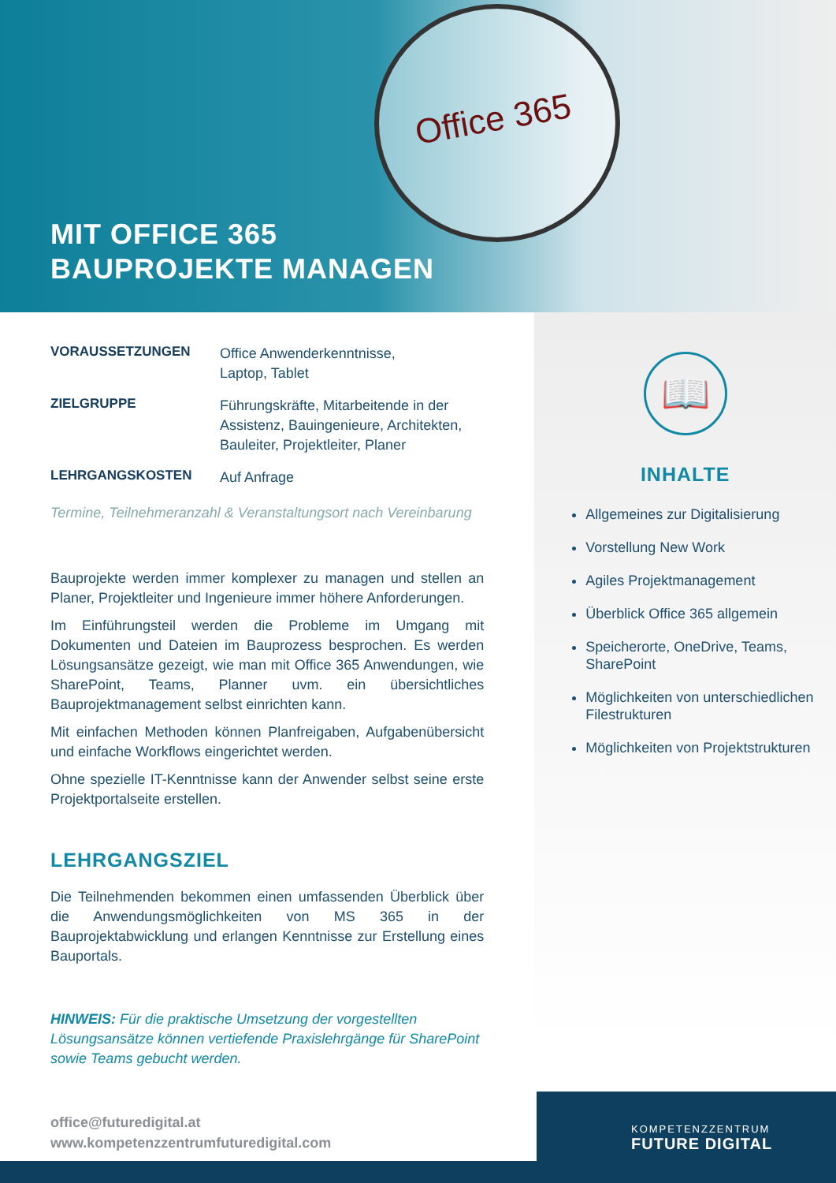Office 365
MIT OFFICE 365
BAUPROJEKTE MANAGEN
VORAUSSETZUNGEN
Office Anwenderkenntnisse,
Laptop, Tablet
ZIELGRUPPE
Führungskräfte, Mitarbeitende in der
Assistenz, Bauingenieure, Architekten,
Bauleiter, Projektleiter, Planer
LEHRGANGSKOSTEN
Auf Anfrage
Termine, Teilnehmeranzahl & Veranstaltungsort nach Vereinbarung
Bauprojekte werden immer komplexer zu managen und stellen an Planer, Projektleiter und Ingenieure immer höhere Anforderungen.
Im Einführungsteil werden die Probleme im Umgang mit Dokumenten und Dateien im Bauprozess besprochen. Es werden Lösungsansätze gezeigt, wie man mit Office 365 Anwendungen, wie SharePoint, Teams, Planner uvm. ein übersichtliches Bauprojektmanagement selbst einrichten kann.
Mit einfachen Methoden können Planfreigaben, Aufgabenübersicht und einfache Workflows eingerichtet werden.
Ohne spezielle IT-Kenntnisse kann der Anwender selbst seine erste Projektportalseite erstellen.
LEHRGANGSZIEL
Die Teilnehmenden bekommen einen umfassenden Überblick über die Anwendungsmöglichkeiten von MS 365 in der Bauprojektabwicklung und erlangen Kenntnisse zur Erstellung eines Bauportals.
HINWEIS: Für die praktische Umsetzung der vorgestellten Lösungsansätze können vertiefende Praxislehrgänge für SharePoint sowie Teams gebucht werden.
📖
INHALTE
Allgemeines zur Digitalisierung
Vorstellung New Work
Agiles Projektmanagement
Überblick Office 365 allgemein
Speicherorte, OneDrive, Teams, SharePoint
Möglichkeiten von unterschiedlichen Filestrukturen
Möglichkeiten von Projektstrukturen
office@futuredigital.at
www.kompetenzzentrumfuturedigital.com
KOMPETENZZENTRUM
FUTURE DIGITAL